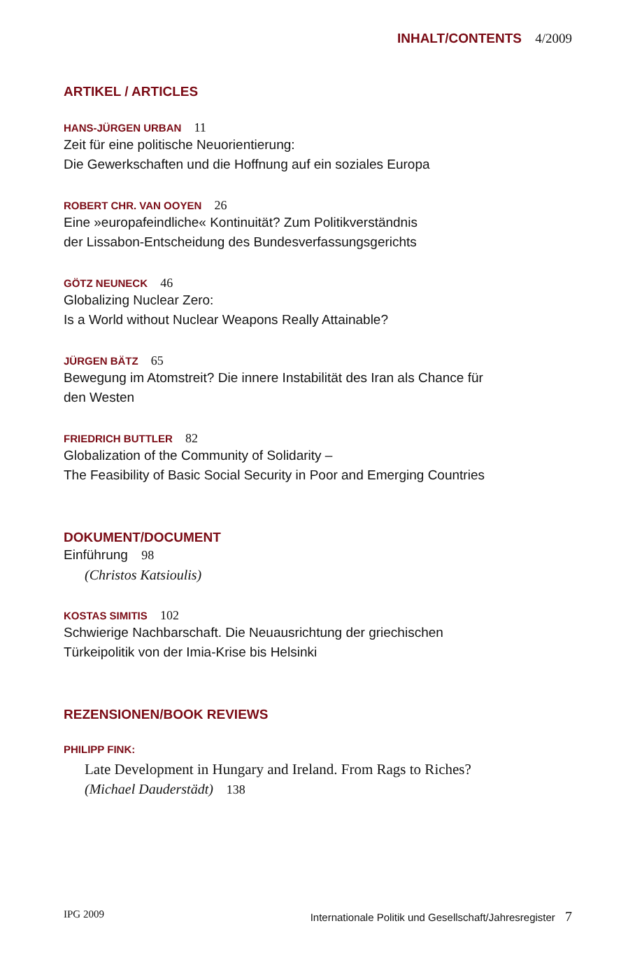INHALT/CONTENTS 4/2009
ARTIKEL / ARTICLES
HANS-JÜRGEN URBAN 11
Zeit für eine politische Neuorientierung:
Die Gewerkschaften und die Hoffnung auf ein soziales Europa
ROBERT CHR. VAN OOYEN 26
Eine »europafeindliche« Kontinuität? Zum Politikverständnis
der Lissabon-Entscheidung des Bundesverfassungsgerichts
GÖTZ NEUNECK 46
Globalizing Nuclear Zero:
Is a World without Nuclear Weapons Really Attainable?
JÜRGEN BÄTZ 65
Bewegung im Atomstreit? Die innere Instabilität des Iran als Chance für
den Westen
FRIEDRICH BUTTLER 82
Globalization of the Community of Solidarity –
The Feasibility of Basic Social Security in Poor and Emerging Countries
DOKUMENT/DOCUMENT
Einführung 98
(Christos Katsioulis)
KOSTAS SIMITIS 102
Schwierige Nachbarschaft. Die Neuausrichtung der griechischen
Türkeipolitik von der Imia-Krise bis Helsinki
REZENSIONEN/BOOK REVIEWS
PHILIPP FINK:
Late Development in Hungary and Ireland. From Rags to Riches?
(Michael Dauderstädt) 138
IPG 2009 Internationale Politik und Gesellschaft/Jahresregister 7